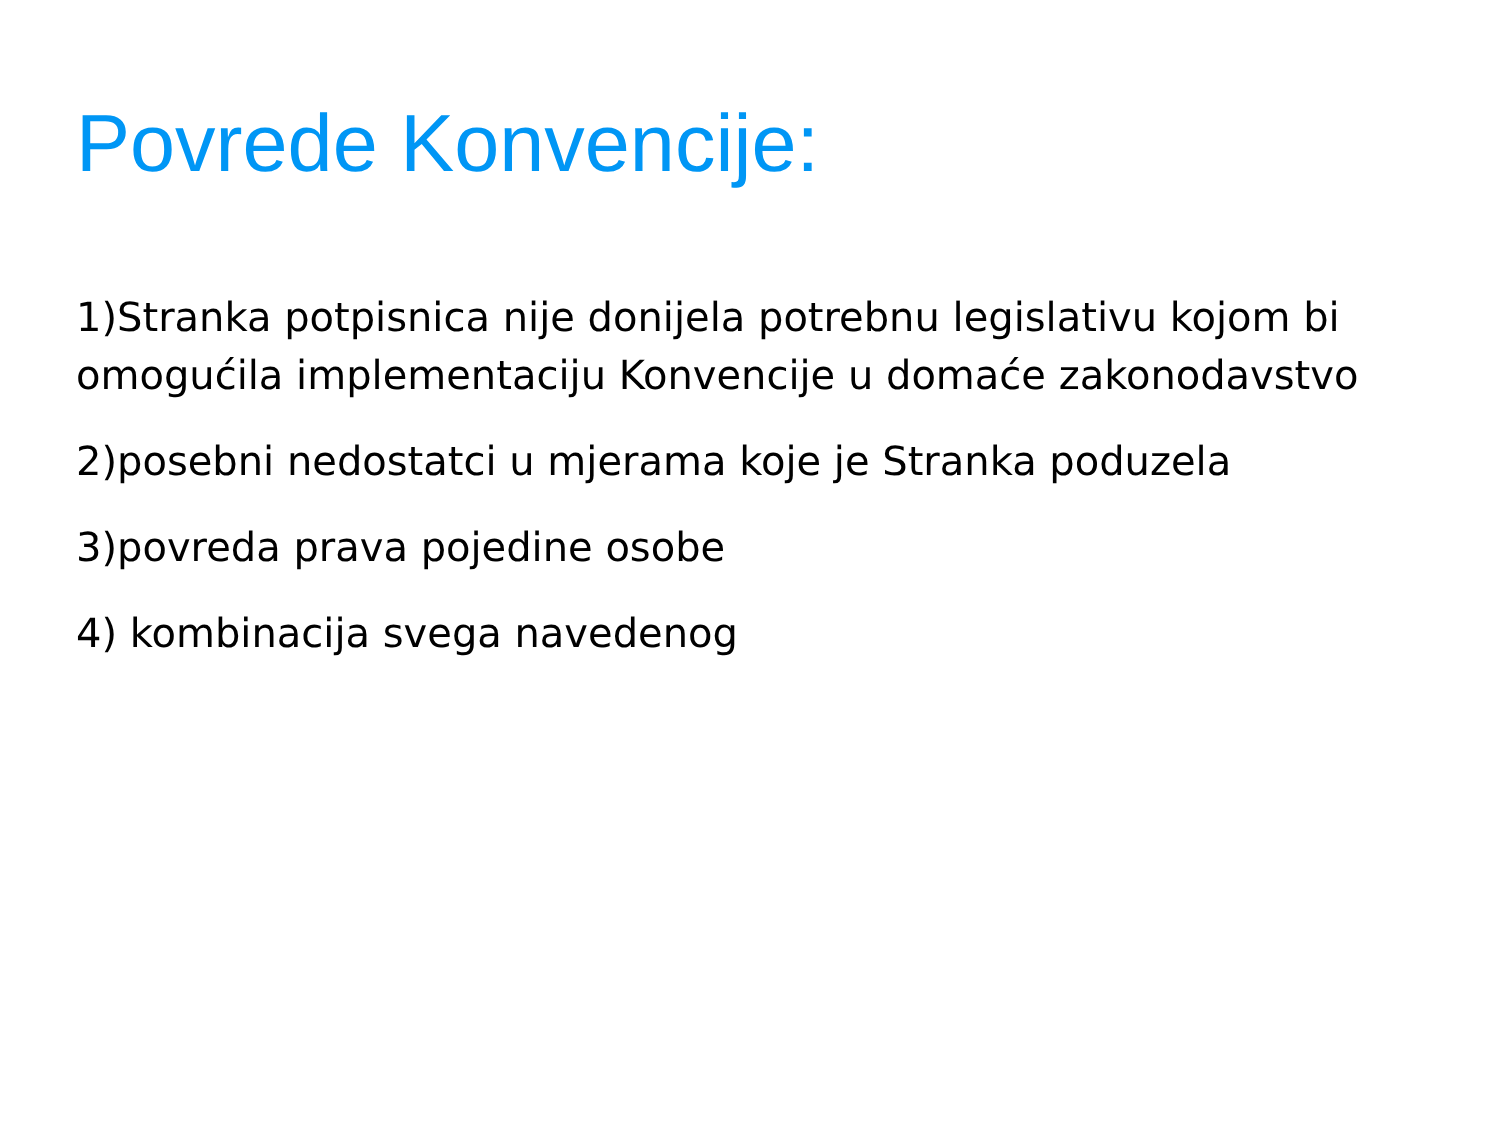Povrede Konvencije:
1)Stranka potpisnica nije donijela potrebnu legislativu kojom bi omogućila implementaciju Konvencije u domaće zakonodavstvo
2)posebni nedostatci u mjerama koje je Stranka poduzela
3)povreda prava pojedine osobe
4) kombinacija svega navedenog